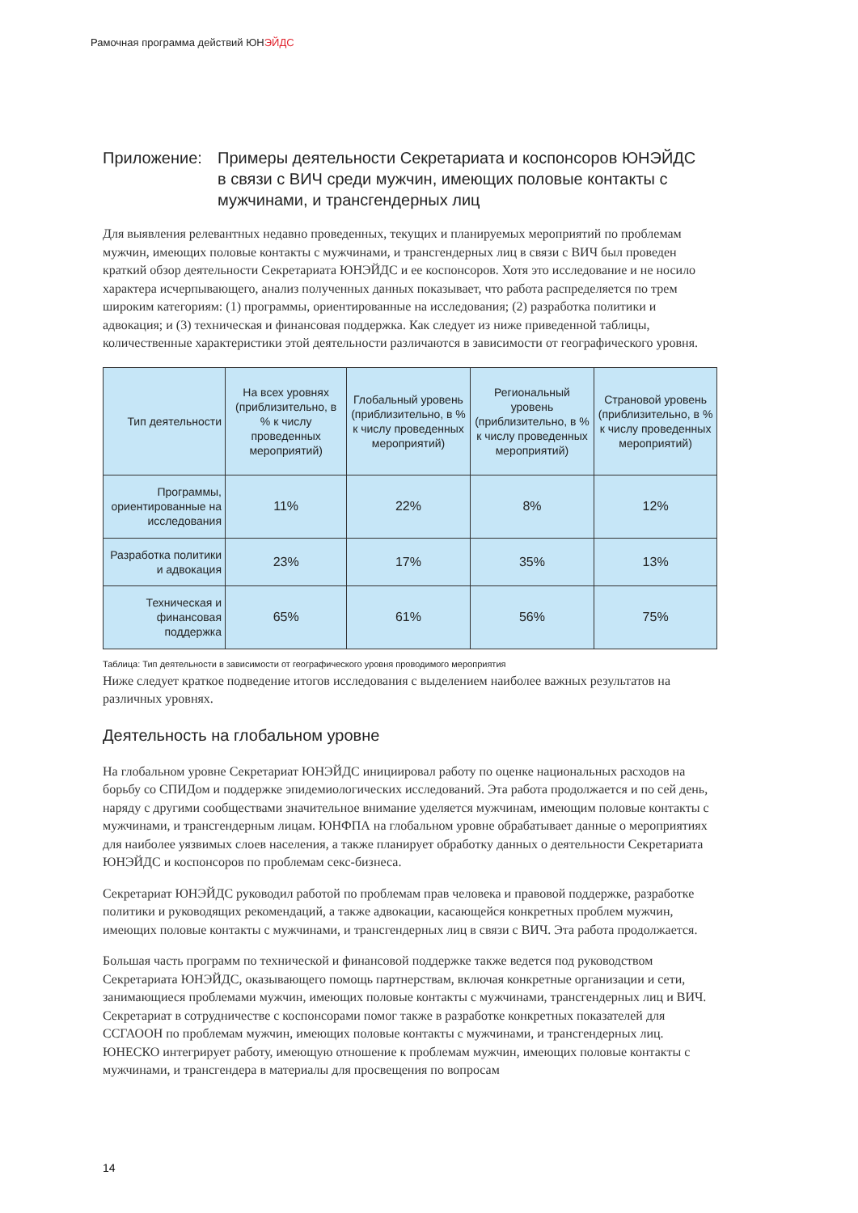Рамочная программа действий ЮНЭЙДС
Приложение: Примеры деятельности Секретариата и коспонсоров ЮНЭЙДС в связи с ВИЧ среди мужчин, имеющих половые контакты с мужчинами, и трансгендерных лиц
Для выявления релевантных недавно проведенных, текущих и планируемых мероприятий по проблемам мужчин, имеющих половые контакты с мужчинами, и трансгендерных лиц в связи с ВИЧ был проведен краткий обзор деятельности Секретариата ЮНЭЙДС и ее коспонсоров. Хотя это исследование и не носило характера исчерпывающего, анализ полученных данных показывает, что работа распределяется по трем широким категориям: (1) программы, ориентированные на исследования; (2) разработка политики и адвокация; и (3) техническая и финансовая поддержка. Как следует из ниже приведенной таблицы, количественные характеристики этой деятельности различаются в зависимости от географического уровня.
| Тип деятельности | На всех уровнях (приблизительно, в % к числу проведенных мероприятий) | Глобальный уровень (приблизительно, в % к числу проведенных мероприятий) | Региональный уровень (приблизительно, в % к числу проведенных мероприятий) | Страновой уровень (приблизительно, в % к числу проведенных мероприятий) |
| --- | --- | --- | --- | --- |
| Программы, ориентированные на исследования | 11% | 22% | 8% | 12% |
| Разработка политики и адвокация | 23% | 17% | 35% | 13% |
| Техническая и финансовая поддержка | 65% | 61% | 56% | 75% |
Таблица: Тип деятельности в зависимости от географического уровня проводимого мероприятия
Ниже следует краткое подведение итогов исследования с выделением наиболее важных результатов на различных уровнях.
Деятельность на глобальном уровне
На глобальном уровне Секретариат ЮНЭЙДС инициировал работу по оценке национальных расходов на борьбу со СПИДом и поддержке эпидемиологических исследований. Эта работа продолжается и по сей день, наряду с другими сообществами значительное внимание уделяется мужчинам, имеющим половые контакты с мужчинами, и трансгендерным лицам. ЮНФПА на глобальном уровне обрабатывает данные о мероприятиях для наиболее уязвимых слоев населения, а также планирует обработку данных о деятельности Секретариата ЮНЭЙДС и коспонсоров по проблемам секс-бизнеса.
Секретариат ЮНЭЙДС руководил работой по проблемам прав человека и правовой поддержке, разработке политики и руководящих рекомендаций, а также адвокации, касающейся конкретных проблем мужчин, имеющих половые контакты с мужчинами, и трансгендерных лиц в связи с ВИЧ. Эта работа продолжается.
Большая часть программ по технической и финансовой поддержке также ведется под руководством Секретариата ЮНЭЙДС, оказывающего помощь партнерствам, включая конкретные организации и сети, занимающиеся проблемами мужчин, имеющих половые контакты с мужчинами, трансгендерных лиц и ВИЧ. Секретариат в сотрудничестве с коспонсорами помог также в разработке конкретных показателей для ССГАООН по проблемам мужчин, имеющих половые контакты с мужчинами, и трансгендерных лиц. ЮНЕСКО интегрирует работу, имеющую отношение к проблемам мужчин, имеющих половые контакты с мужчинами, и трансгендера в материалы для просвещения по вопросам
14